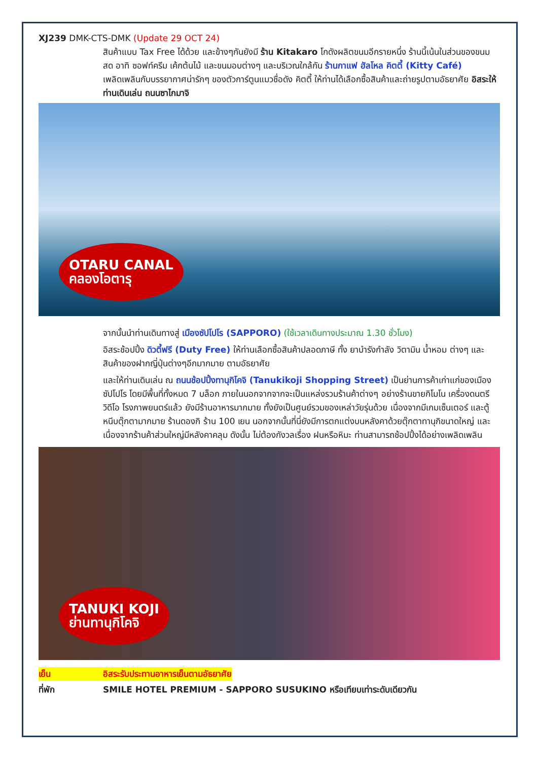XJ239 DMK-CTS-DMK (Update 29 OCT 24)
สินค้าแบบ Tax Free ได้ด้วย และข้างๆกันยังมี ร้าน Kitakaro โกดังผลิตขนมอีกรายหนึ่ง ร้านนี้เน้นในส่วนของขนมสด อาทิ ซอฟท์ครีม เค้กต้นไม้ และขนมอบต่างๆ และบริเวณใกล้กัน ร้านกาแฟ ฮัลโหล คิตตี้ (Kitty Café) เพลิดเพลินกับบรรยากาศน่ารักๆ ของตัวการ์ตูนแมวชื่อดัง คิตตี้ ให้ท่านได้เลือกซื้อสินค้าและถ่ายรูปตามอัธยาศัย อิสระให้ท่านเดินเล่น ถนนซาไกมาจิ
OTARU CANAL
คลองโอตารุ
จากนั้นนำท่านเดินทางสู่ เมืองซัปโปโร (SAPPORO) (ใช้เวลาเดินทางประมาณ 1.30 ชั่วโมง)
อิสระช้อปปิ้ง ดิวตี้ฟรี (Duty Free) ให้ท่านเลือกซื้อสินค้าปลอดภาษี ทั้ง ยาบำรังกำลัง วิตามิน น้ำหอม ต่างๆ และสินค้าของฝากญี่ปุ่นต่างๆอีกมากมาย ตามอัธยาศัย
และให้ท่านเดินเล่น ณ ถนนช้อปปิ้งทานุกิโคจิ (Tanukikoji Shopping Street) เป็นย่านการค้าเก่าแก่ของเมืองซัปโปโร โดยมีพื้นที่ทั้งหมด 7 บล็อก ภายในนอกจากจากจะเป็นแหล่งรวมร้านค้าต่างๆ อย่างร้านขายกิโมโน เครื่องดนตรี วิดีโอ โรงภาพยนตร์แล้ว ยังมีร้านอาหารมากมาย ทั้งยังเป็นศูนย์รวมของเหล่าวัยรุ่นด้วย เนื่องจากมีเกมเซ็นเตอร์ และตู้หนีบตุ๊กตามากมาย ร้านดองกิ ร้าน 100 เยน นอกจากนั้นที่นี่ยังมีการตกแต่งบนหลังคาด้วยตุ๊กตาทานุกิขนาดใหญ่ และเนื่องจากร้านค้าส่วนใหญ่มีหลังคาคลุม ดังนั้น ไม่ต้องกังวลเรื่อง ฝนหรือหิมะ ท่านสามารถช้อปปิ้งได้อย่างเพลิดเพลิน
TANUKI KOJI
ย่านทานุกิโคจิ
เย็น อิสระรับประทานอาหารเย็นตามอัธยาศัย
ที่พัก SMILE HOTEL PREMIUM - SAPPORO SUSUKINO หรือเทียบเท่าระดับเดียวกัน